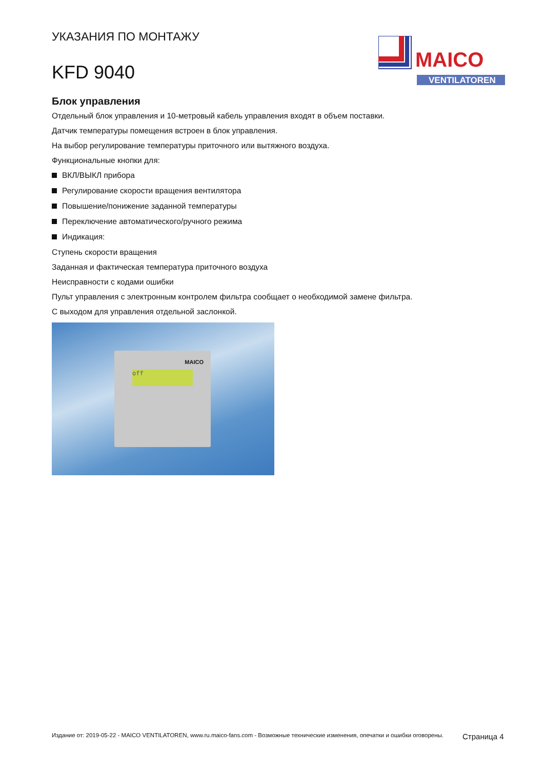УКАЗАНИЯ ПО МОНТАЖУ
KFD 9040
MAICO
VENTILATOREN
Блок управления
Отдельный блок управления и 10-метровый кабель управления входят в объем поставки.
Датчик температуры помещения встроен в блок управления.
На выбор регулирование температуры приточного или вытяжного воздуха.
Функциональные кнопки для:
ВКЛ/ВЫКЛ прибора
Регулирование скорости вращения вентилятора
Повышение/понижение заданной температуры
Переключение автоматического/ручного режима
Индикация:
Ступень скорости вращения
Заданная и фактическая температура приточного воздуха
Неисправности с кодами ошибки
Пульт управления с электронным контролем фильтра сообщает о необходимой замене фильтра.
С выходом для управления отдельной заслонкой.
MAICO
off
Издание от: 2019-05-22 - MAICO VENTILATOREN, www.ru.maico-fans.com - Возможные технические изменения, опечатки и ошибки оговорены.
Страница 4